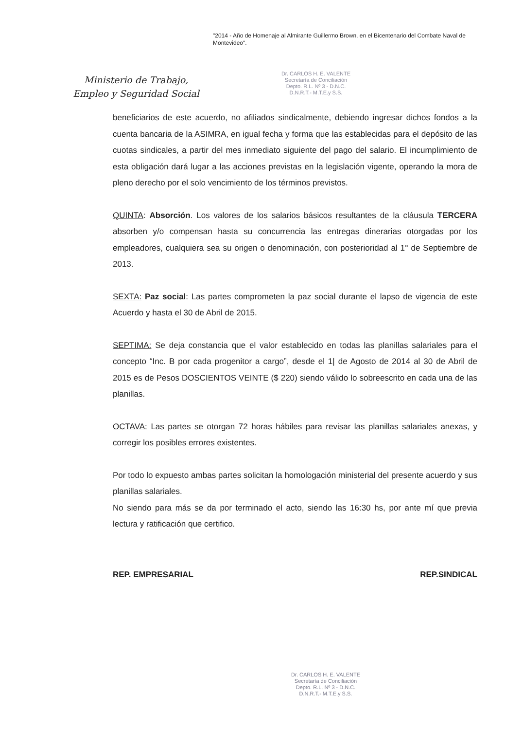"2014 - Año de Homenaje al Almirante Guillermo Brown, en el Bicentenario del Combate Naval de Montevideo".
Ministerio de Trabajo,
Empleo y Seguridad Social
Dr. CARLOS H. E. VALENTE
Secretaría de Conciliación
Depto. R.L. Nº 3 - D.N.C.
D.N.R.T.- M.T.E.y S.S.
beneficiarios de este acuerdo, no afiliados sindicalmente, debiendo ingresar dichos fondos a la cuenta bancaria de la ASIMRA, en igual fecha y forma que las establecidas para el depósito de las cuotas sindicales, a partir del mes inmediato siguiente del pago del salario. El incumplimiento de esta obligación dará lugar a las acciones previstas en la legislación vigente, operando la mora de pleno derecho por el solo vencimiento de los términos previstos.
QUINTA: Absorción. Los valores de los salarios básicos resultantes de la cláusula TERCERA absorben y/o compensan hasta su concurrencia las entregas dinerarias otorgadas por los empleadores, cualquiera sea su origen o denominación, con posterioridad al 1° de Septiembre de 2013.
SEXTA: Paz social: Las partes comprometen la paz social durante el lapso de vigencia de este Acuerdo y hasta el 30 de Abril de 2015.
SEPTIMA: Se deja constancia que el valor establecido en todas las planillas salariales para el concepto “Inc. B por cada progenitor a cargo”, desde el 1| de Agosto de 2014 al 30 de Abril de 2015 es de Pesos DOSCIENTOS VEINTE ($ 220) siendo válido lo sobreescrito en cada una de las planillas.
OCTAVA: Las partes se otorgan 72 horas hábiles para revisar las planillas salariales anexas, y corregir los posibles errores existentes.
Por todo lo expuesto ambas partes solicitan la homologación ministerial del presente acuerdo y sus planillas salariales.
No siendo para más se da por terminado el acto, siendo las 16:30 hs, por ante mí que previa lectura y ratificación que certifico.
REP. EMPRESARIAL REP.SINDICAL
Dr. CARLOS H. E. VALENTE
Secretaría de Conciliación
Depto. R.L. Nº 3 - D.N.C.
D.N.R.T.- M.T.E.y S.S.